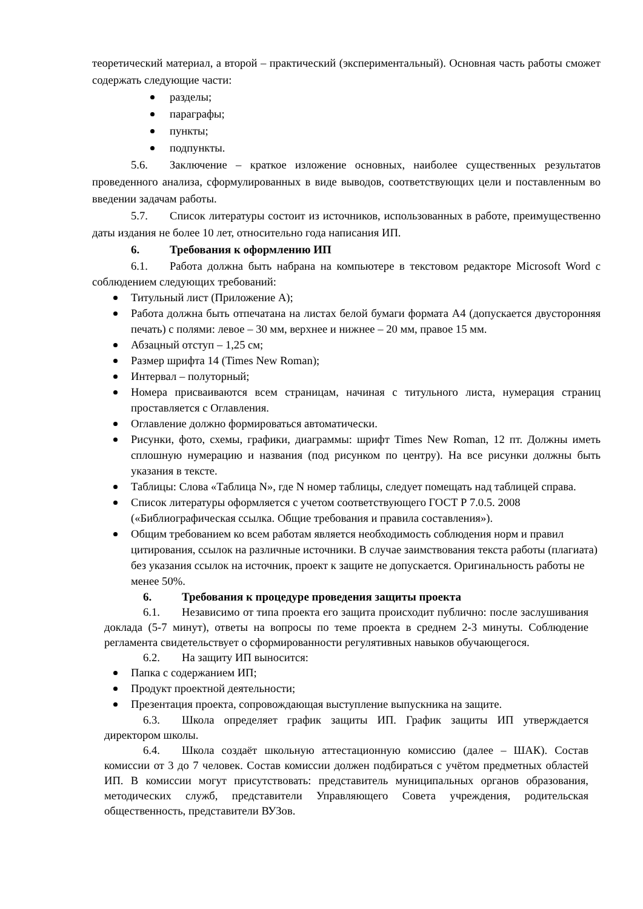теоретический материал, а второй – практический (экспериментальный). Основная часть работы сможет содержать следующие части:
разделы;
параграфы;
пункты;
подпункты.
5.6. Заключение – краткое изложение основных, наиболее существенных результатов проведенного анализа, сформулированных в виде выводов, соответствующих цели и поставленным во введении задачам работы.
5.7. Список литературы состоит из источников, использованных в работе, преимущественно даты издания не более 10 лет, относительно года написания ИП.
6. Требования к оформлению ИП
6.1. Работа должна быть набрана на компьютере в текстовом редакторе Microsoft Word с соблюдением следующих требований:
Титульный лист (Приложение А);
Работа должна быть отпечатана на листах белой бумаги формата А4 (допускается двусторонняя печать) с полями: левое – 30 мм, верхнее и нижнее – 20 мм, правое 15 мм.
Абзацный отступ – 1,25 см;
Размер шрифта 14 (Times New Roman);
Интервал – полуторный;
Номера присваиваются всем страницам, начиная с титульного листа, нумерация страниц проставляется с Оглавления.
Оглавление должно формироваться автоматически.
Рисунки, фото, схемы, графики, диаграммы: шрифт Times New Roman, 12 пт. Должны иметь сплошную нумерацию и названия (под рисунком по центру). На все рисунки должны быть указания в тексте.
Таблицы: Слова «Таблица N», где N номер таблицы, следует помещать над таблицей справа.
Список литературы оформляется с учетом соответствующего ГОСТ Р 7.0.5. 2008 («Библиографическая ссылка. Общие требования и правила составления»).
Общим требованием ко всем работам является необходимость соблюдения норм и правил цитирования, ссылок на различные источники. В случае заимствования текста работы (плагиата) без указания ссылок на источник, проект к защите не допускается. Оригинальность работы не менее 50%.
6. Требования к процедуре проведения защиты проекта
6.1. Независимо от типа проекта его защита происходит публично: после заслушивания доклада (5-7 минут), ответы на вопросы по теме проекта в среднем 2-3 минуты. Соблюдение регламента свидетельствует о сформированности регулятивных навыков обучающегося.
6.2. На защиту ИП выносится:
Папка с содержанием ИП;
Продукт проектной деятельности;
Презентация проекта, сопровождающая выступление выпускника на защите.
6.3. Школа определяет график защиты ИП. График защиты ИП утверждается директором школы.
6.4. Школа создаёт школьную аттестационную комиссию (далее – ШАК). Состав комиссии от 3 до 7 человек. Состав комиссии должен подбираться с учётом предметных областей ИП. В комиссии могут присутствовать: представитель муниципальных органов образования, методических служб, представители Управляющего Совета учреждения, родительская общественность, представители ВУЗов.